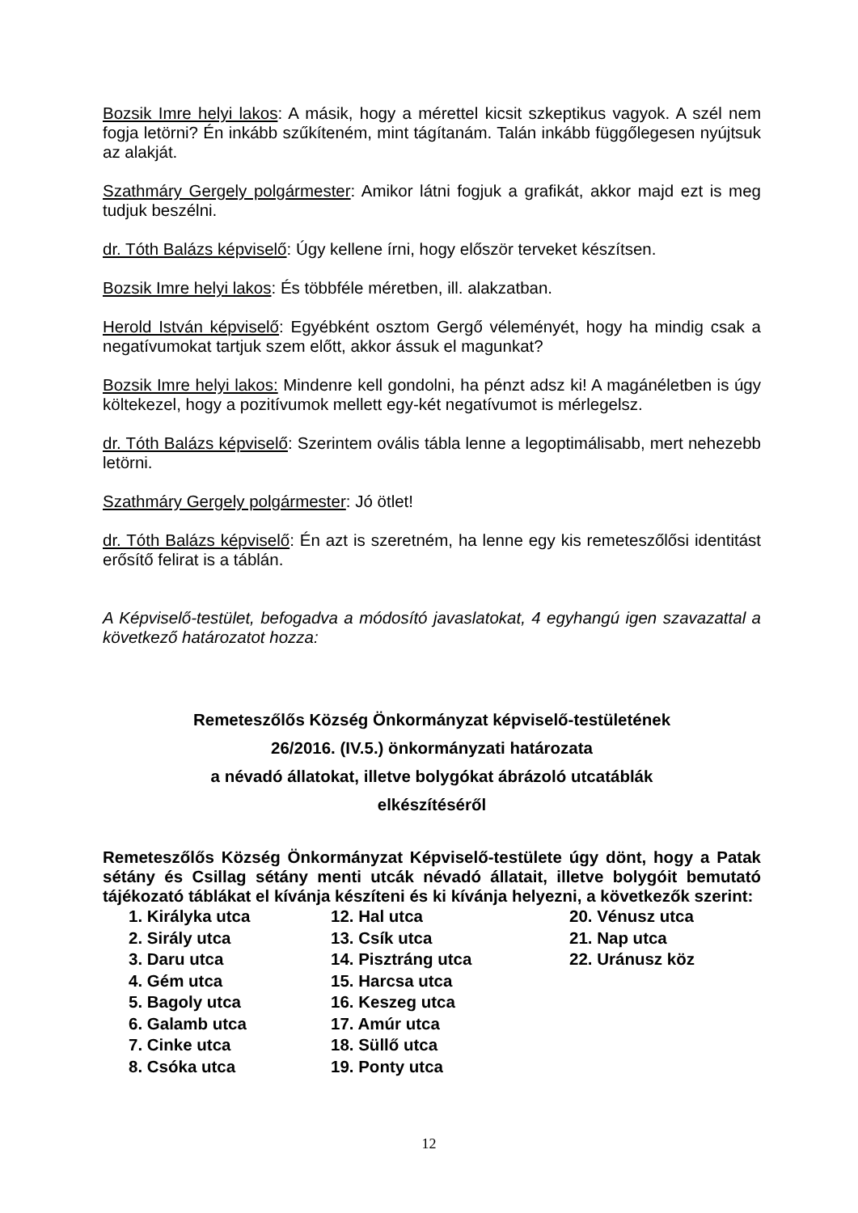Bozsik Imre helyi lakos: A másik, hogy a mérettel kicsit szkeptikus vagyok. A szél nem fogja letörni? Én inkább szűkíteném, mint tágítanám. Talán inkább függőlegesen nyújtsuk az alakját.
Szathmáry Gergely polgármester: Amikor látni fogjuk a grafikát, akkor majd ezt is meg tudjuk beszélni.
dr. Tóth Balázs képviselő: Úgy kellene írni, hogy először terveket készítsen.
Bozsik Imre helyi lakos: És többféle méretben, ill. alakzatban.
Herold István képviselő: Egyébként osztom Gergő véleményét, hogy ha mindig csak a negatívumokat tartjuk szem előtt, akkor ássuk el magunkat?
Bozsik Imre helyi lakos: Mindenre kell gondolni, ha pénzt adsz ki! A magánéletben is úgy költekezel, hogy a pozitívumok mellett egy-két negatívumot is mérlegelsz.
dr. Tóth Balázs képviselő: Szerintem ovális tábla lenne a legoptimálisabb, mert nehezebb letörni.
Szathmáry Gergely polgármester: Jó ötlet!
dr. Tóth Balázs képviselő: Én azt is szeretném, ha lenne egy kis remeteszőlősi identitást erősítő felirat is a táblán.
A Képviselő-testület, befogadva a módosító javaslatokat, 4 egyhangú igen szavazattal a következő határozatot hozza:
Remeteszőlős Község Önkormányzat képviselő-testületének
26/2016. (IV.5.) önkormányzati határozata
a névadó állatokat, illetve bolygókat ábrázoló utcatáblák
elkészítéséről
Remeteszőlős Község Önkormányzat Képviselő-testülete úgy dönt, hogy a Patak sétány és Csillag sétány menti utcák névadó állatait, illetve bolygóit bemutató tájékozató táblákat el kívánja készíteni és ki kívánja helyezni, a következők szerint:
1. Királyka utca
12. Hal utca
20. Vénusz utca
2. Sirály utca
13. Csík utca
21. Nap utca
3. Daru utca
14. Pisztráng utca
22. Uránusz köz
4. Gém utca
15. Harcsa utca
5. Bagoly utca
16. Keszeg utca
6. Galamb utca
17. Amúr utca
7. Cinke utca
18. Süllő utca
8. Csóka utca
19. Ponty utca
12